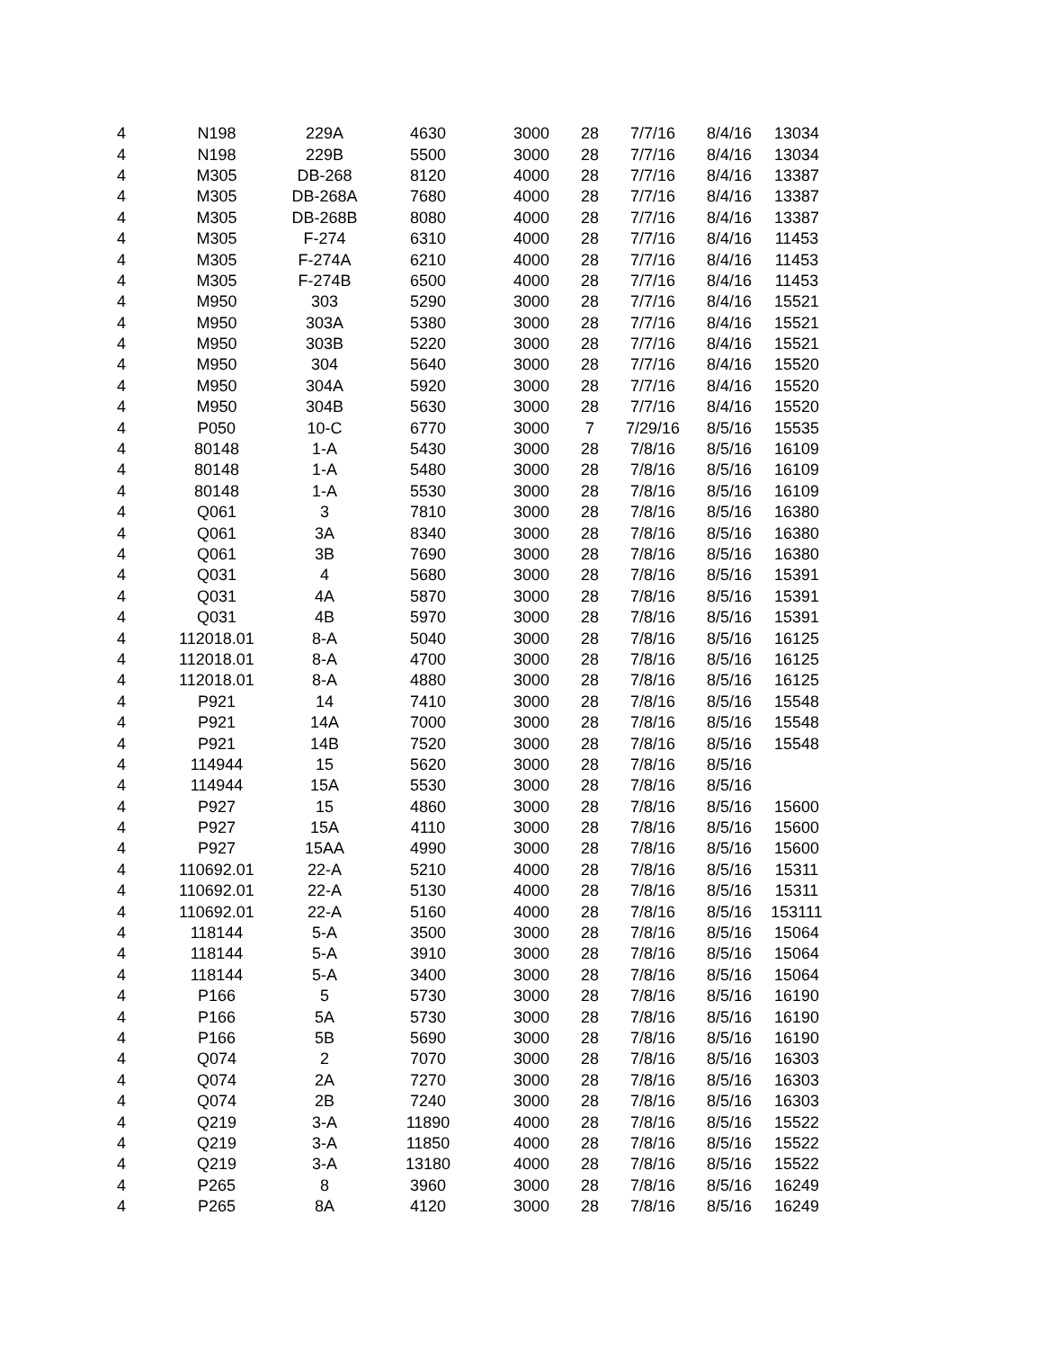| 4 | N198 | 229A | 4630 | 3000 | 28 | 7/7/16 | 8/4/16 | 13034 |
| 4 | N198 | 229B | 5500 | 3000 | 28 | 7/7/16 | 8/4/16 | 13034 |
| 4 | M305 | DB-268 | 8120 | 4000 | 28 | 7/7/16 | 8/4/16 | 13387 |
| 4 | M305 | DB-268A | 7680 | 4000 | 28 | 7/7/16 | 8/4/16 | 13387 |
| 4 | M305 | DB-268B | 8080 | 4000 | 28 | 7/7/16 | 8/4/16 | 13387 |
| 4 | M305 | F-274 | 6310 | 4000 | 28 | 7/7/16 | 8/4/16 | 11453 |
| 4 | M305 | F-274A | 6210 | 4000 | 28 | 7/7/16 | 8/4/16 | 11453 |
| 4 | M305 | F-274B | 6500 | 4000 | 28 | 7/7/16 | 8/4/16 | 11453 |
| 4 | M950 | 303 | 5290 | 3000 | 28 | 7/7/16 | 8/4/16 | 15521 |
| 4 | M950 | 303A | 5380 | 3000 | 28 | 7/7/16 | 8/4/16 | 15521 |
| 4 | M950 | 303B | 5220 | 3000 | 28 | 7/7/16 | 8/4/16 | 15521 |
| 4 | M950 | 304 | 5640 | 3000 | 28 | 7/7/16 | 8/4/16 | 15520 |
| 4 | M950 | 304A | 5920 | 3000 | 28 | 7/7/16 | 8/4/16 | 15520 |
| 4 | M950 | 304B | 5630 | 3000 | 28 | 7/7/16 | 8/4/16 | 15520 |
| 4 | P050 | 10-C | 6770 | 3000 | 7 | 7/29/16 | 8/5/16 | 15535 |
| 4 | 80148 | 1-A | 5430 | 3000 | 28 | 7/8/16 | 8/5/16 | 16109 |
| 4 | 80148 | 1-A | 5480 | 3000 | 28 | 7/8/16 | 8/5/16 | 16109 |
| 4 | 80148 | 1-A | 5530 | 3000 | 28 | 7/8/16 | 8/5/16 | 16109 |
| 4 | Q061 | 3 | 7810 | 3000 | 28 | 7/8/16 | 8/5/16 | 16380 |
| 4 | Q061 | 3A | 8340 | 3000 | 28 | 7/8/16 | 8/5/16 | 16380 |
| 4 | Q061 | 3B | 7690 | 3000 | 28 | 7/8/16 | 8/5/16 | 16380 |
| 4 | Q031 | 4 | 5680 | 3000 | 28 | 7/8/16 | 8/5/16 | 15391 |
| 4 | Q031 | 4A | 5870 | 3000 | 28 | 7/8/16 | 8/5/16 | 15391 |
| 4 | Q031 | 4B | 5970 | 3000 | 28 | 7/8/16 | 8/5/16 | 15391 |
| 4 | 112018.01 | 8-A | 5040 | 3000 | 28 | 7/8/16 | 8/5/16 | 16125 |
| 4 | 112018.01 | 8-A | 4700 | 3000 | 28 | 7/8/16 | 8/5/16 | 16125 |
| 4 | 112018.01 | 8-A | 4880 | 3000 | 28 | 7/8/16 | 8/5/16 | 16125 |
| 4 | P921 | 14 | 7410 | 3000 | 28 | 7/8/16 | 8/5/16 | 15548 |
| 4 | P921 | 14A | 7000 | 3000 | 28 | 7/8/16 | 8/5/16 | 15548 |
| 4 | P921 | 14B | 7520 | 3000 | 28 | 7/8/16 | 8/5/16 | 15548 |
| 4 | 114944 | 15 | 5620 | 3000 | 28 | 7/8/16 | 8/5/16 | |
| 4 | 114944 | 15A | 5530 | 3000 | 28 | 7/8/16 | 8/5/16 | |
| 4 | P927 | 15 | 4860 | 3000 | 28 | 7/8/16 | 8/5/16 | 15600 |
| 4 | P927 | 15A | 4110 | 3000 | 28 | 7/8/16 | 8/5/16 | 15600 |
| 4 | P927 | 15AA | 4990 | 3000 | 28 | 7/8/16 | 8/5/16 | 15600 |
| 4 | 110692.01 | 22-A | 5210 | 4000 | 28 | 7/8/16 | 8/5/16 | 15311 |
| 4 | 110692.01 | 22-A | 5130 | 4000 | 28 | 7/8/16 | 8/5/16 | 15311 |
| 4 | 110692.01 | 22-A | 5160 | 4000 | 28 | 7/8/16 | 8/5/16 | 153111 |
| 4 | 118144 | 5-A | 3500 | 3000 | 28 | 7/8/16 | 8/5/16 | 15064 |
| 4 | 118144 | 5-A | 3910 | 3000 | 28 | 7/8/16 | 8/5/16 | 15064 |
| 4 | 118144 | 5-A | 3400 | 3000 | 28 | 7/8/16 | 8/5/16 | 15064 |
| 4 | P166 | 5 | 5730 | 3000 | 28 | 7/8/16 | 8/5/16 | 16190 |
| 4 | P166 | 5A | 5730 | 3000 | 28 | 7/8/16 | 8/5/16 | 16190 |
| 4 | P166 | 5B | 5690 | 3000 | 28 | 7/8/16 | 8/5/16 | 16190 |
| 4 | Q074 | 2 | 7070 | 3000 | 28 | 7/8/16 | 8/5/16 | 16303 |
| 4 | Q074 | 2A | 7270 | 3000 | 28 | 7/8/16 | 8/5/16 | 16303 |
| 4 | Q074 | 2B | 7240 | 3000 | 28 | 7/8/16 | 8/5/16 | 16303 |
| 4 | Q219 | 3-A | 11890 | 4000 | 28 | 7/8/16 | 8/5/16 | 15522 |
| 4 | Q219 | 3-A | 11850 | 4000 | 28 | 7/8/16 | 8/5/16 | 15522 |
| 4 | Q219 | 3-A | 13180 | 4000 | 28 | 7/8/16 | 8/5/16 | 15522 |
| 4 | P265 | 8 | 3960 | 3000 | 28 | 7/8/16 | 8/5/16 | 16249 |
| 4 | P265 | 8A | 4120 | 3000 | 28 | 7/8/16 | 8/5/16 | 16249 |